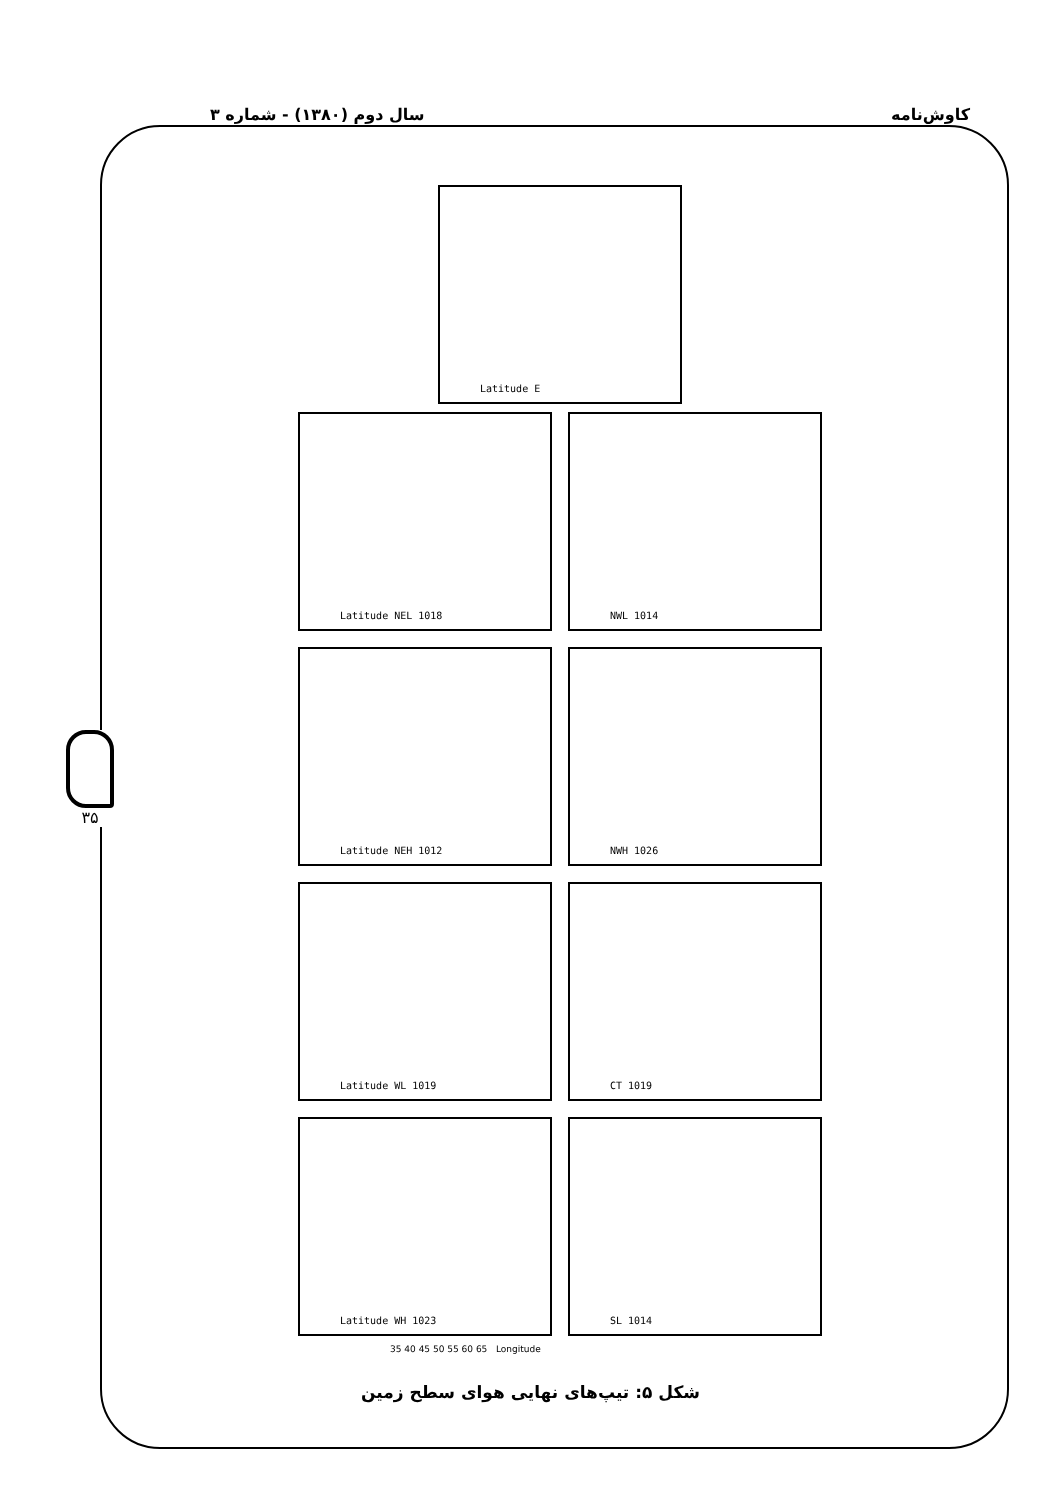کاوش‌نامه سال دوم (۱۳۸۰) - شماره ۳
۳۵
Latitude E
Latitude NEL 1018
NWL 1014
Latitude NEH 1012
NWH 1026
Latitude WL 1019
CT 1019
Latitude WH 1023
SL 1014
35 40 45 50 55 60 65 Longitude
شکل ۵: تیپ‌های نهایی هوای سطح زمین